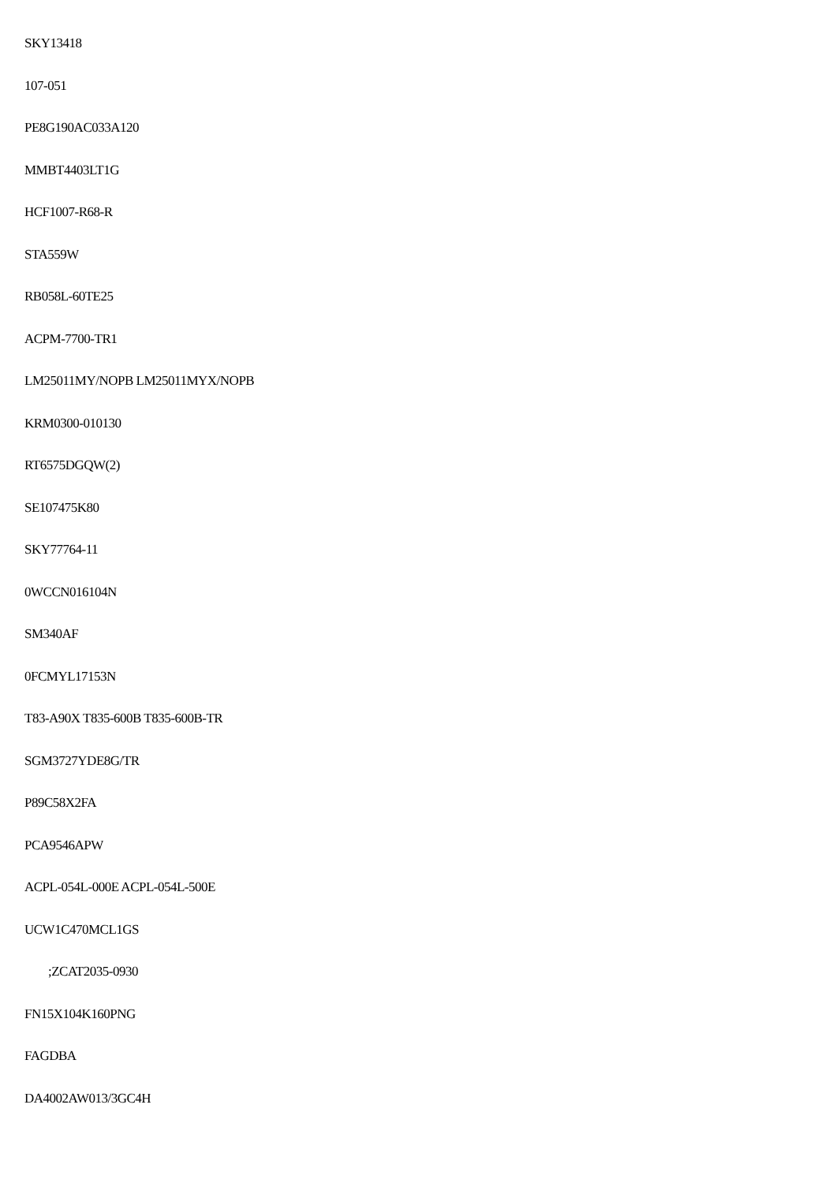SKY13418
107-051
PE8G190AC033A120
MMBT4403LT1G
HCF1007-R68-R
STA559W
RB058L-60TE25
ACPM-7700-TR1
LM25011MY/NOPB LM25011MYX/NOPB
KRM0300-010130
RT6575DGQW(2)
SE107475K80
SKY77764-11
0WCCN016104N
SM340AF
0FCMYL17153N
T83-A90X T835-600B T835-600B-TR
SGM3727YDE8G/TR
P89C58X2FA
PCA9546APW
ACPL-054L-000E ACPL-054L-500E
UCW1C470MCL1GS
;ZCAT2035-0930
FN15X104K160PNG
FAGDBA
DA4002AW013/3GC4H